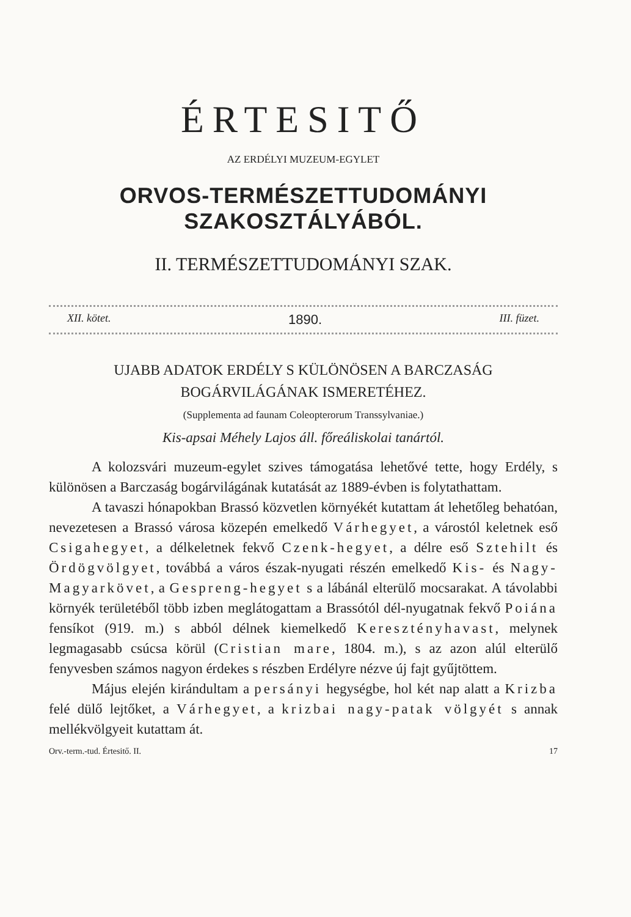ÉRTESITŐ
AZ ERDÉLYI MUZEUM-EGYLET
ORVOS-TERMÉSZETTUDOMÁNYI SZAKOSZTÁLYÁBÓL.
II. TERMÉSZETTUDOMÁNYI SZAK.
XII. kötet. 1890. III. füzet.
UJABB ADATOK ERDÉLY S KÜLÖNÖSEN A BARCZASÁG
BOGÁRVILÁGÁNAK ISMERETÉHEZ.
(Supplementa ad faunam Coleopterorum Transsylvaniae.)
Kis-apsai Méhely Lajos áll. főreáliskolai tanártól.
A kolozsvári muzeum-egylet szives támogatása lehetővé tette, hogy Erdély, s különösen a Barczaság bogárvilágának kutatását az 1889-évben is folytathattam.
A tavaszi hónapokban Brassó közvetlen környékét kutattam át lehetőleg behatóan, nevezetesen a Brassó városa közepén emelkedő Várhegyet, a várostól keletnek eső Csigahegyet, a délkeletnek fekvő Czenk-hegyet, a délre eső Sztehilt és Ördögvölgyet, továbbá a város észak-nyugati részén emelkedő Kis- és Nagy-Magyarkövet, a Gespreng-hegyet s a lábánál elterülő mocsarakat. A távolabbi környék területéből több izben meglátogattam a Brassótól dél-nyugatnak fekvő Poiána fensíkot (919. m.) s abból délnek kiemelkedő Keresztényhavast, melynek legmagasabb csúcsa körül (Cristian mare, 1804. m.), s az azon alúl elterülő fenyvesben számos nagyon érdekes s részben Erdélyre nézve új fajt gyűjtöttem.
Május elején kirándultam a persányi hegységbe, hol két nap alatt a Krizba felé dülő lejtőket, a Várhegyet, a krizbai nagy-patak völgyét s annak mellékvölgyeit kutattam át.
Orv.-term.-tud. Értesitő. II. 17